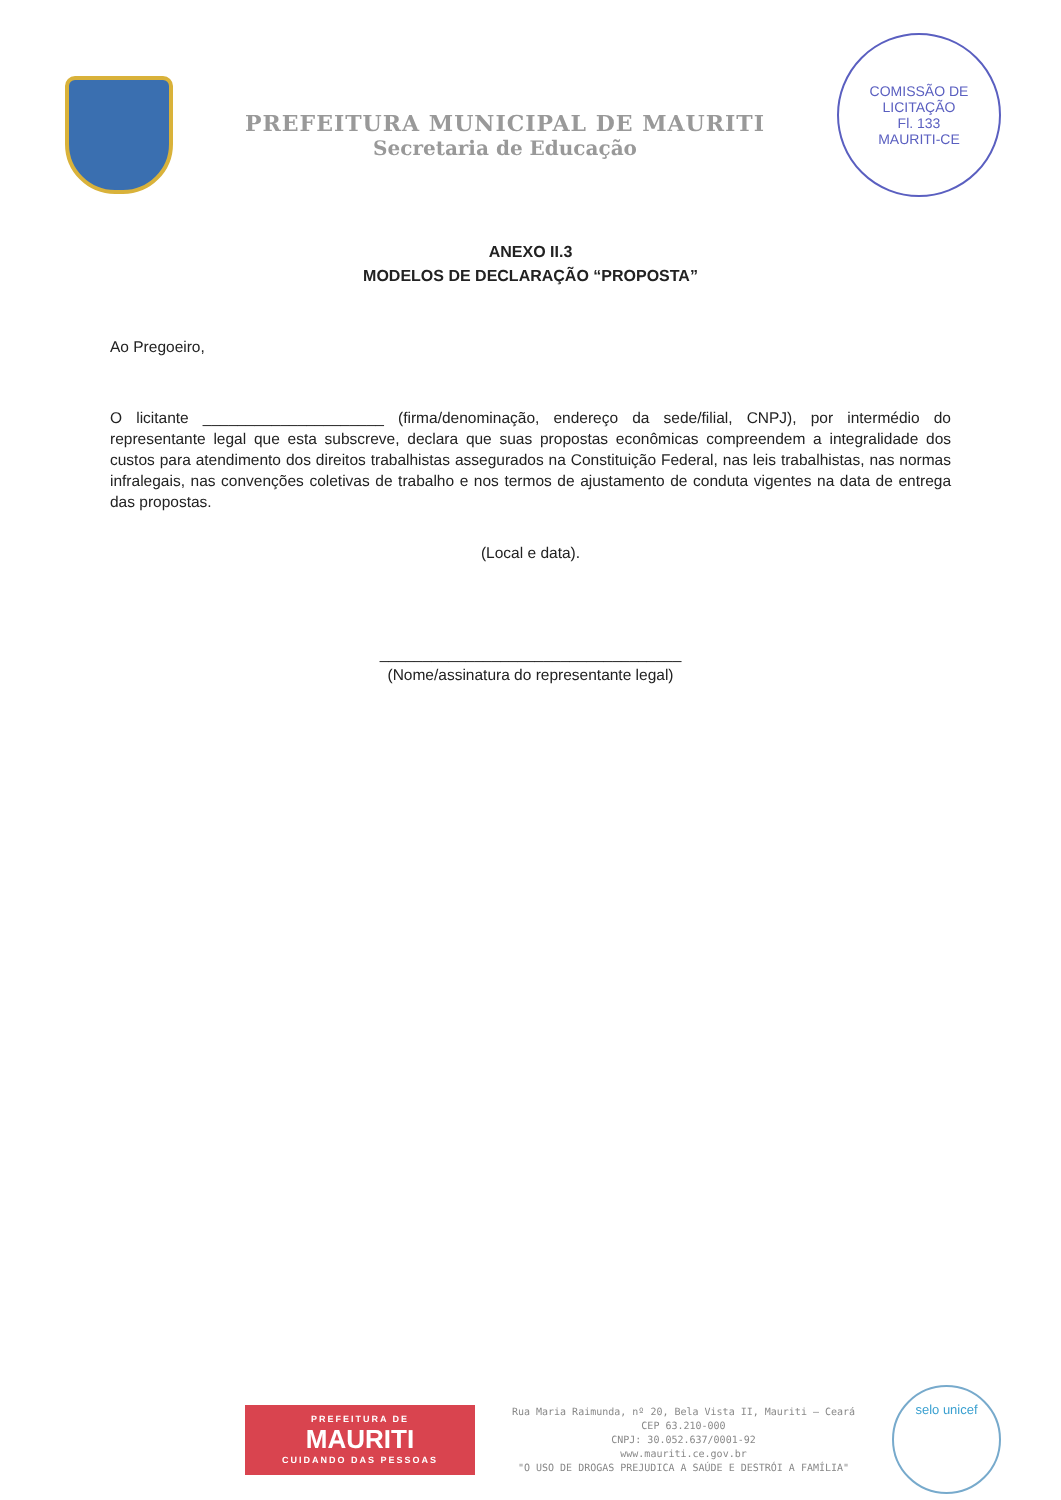PREFEITURA MUNICIPAL DE MAURITI
Secretaria de Educação
COMISSÃO DE LICITAÇÃO
Fl. 133
MAURITI-CE
ANEXO II.3
MODELOS DE DECLARAÇÃO “PROPOSTA”
Ao Pregoeiro,
O licitante _____________________ (firma/denominação, endereço da sede/filial, CNPJ), por intermédio do representante legal que esta subscreve, declara que suas propostas econômicas compreendem a integralidade dos custos para atendimento dos direitos trabalhistas assegurados na Constituição Federal, nas leis trabalhistas, nas normas infralegais, nas convenções coletivas de trabalho e nos termos de ajustamento de conduta vigentes na data de entrega das propostas.
(Local e data).
___________________________________
(Nome/assinatura do representante legal)
PREFEITURA DE
MAURITI
CUIDANDO DAS PESSOAS
Rua Maria Raimunda, nº 20, Bela Vista II, Mauriti – Ceará
CEP 63.210-000
CNPJ: 30.052.637/0001-92
www.mauriti.ce.gov.br
"O USO DE DROGAS PREJUDICA A SAÚDE E DESTRÓI A FAMÍLIA"
selo unicef